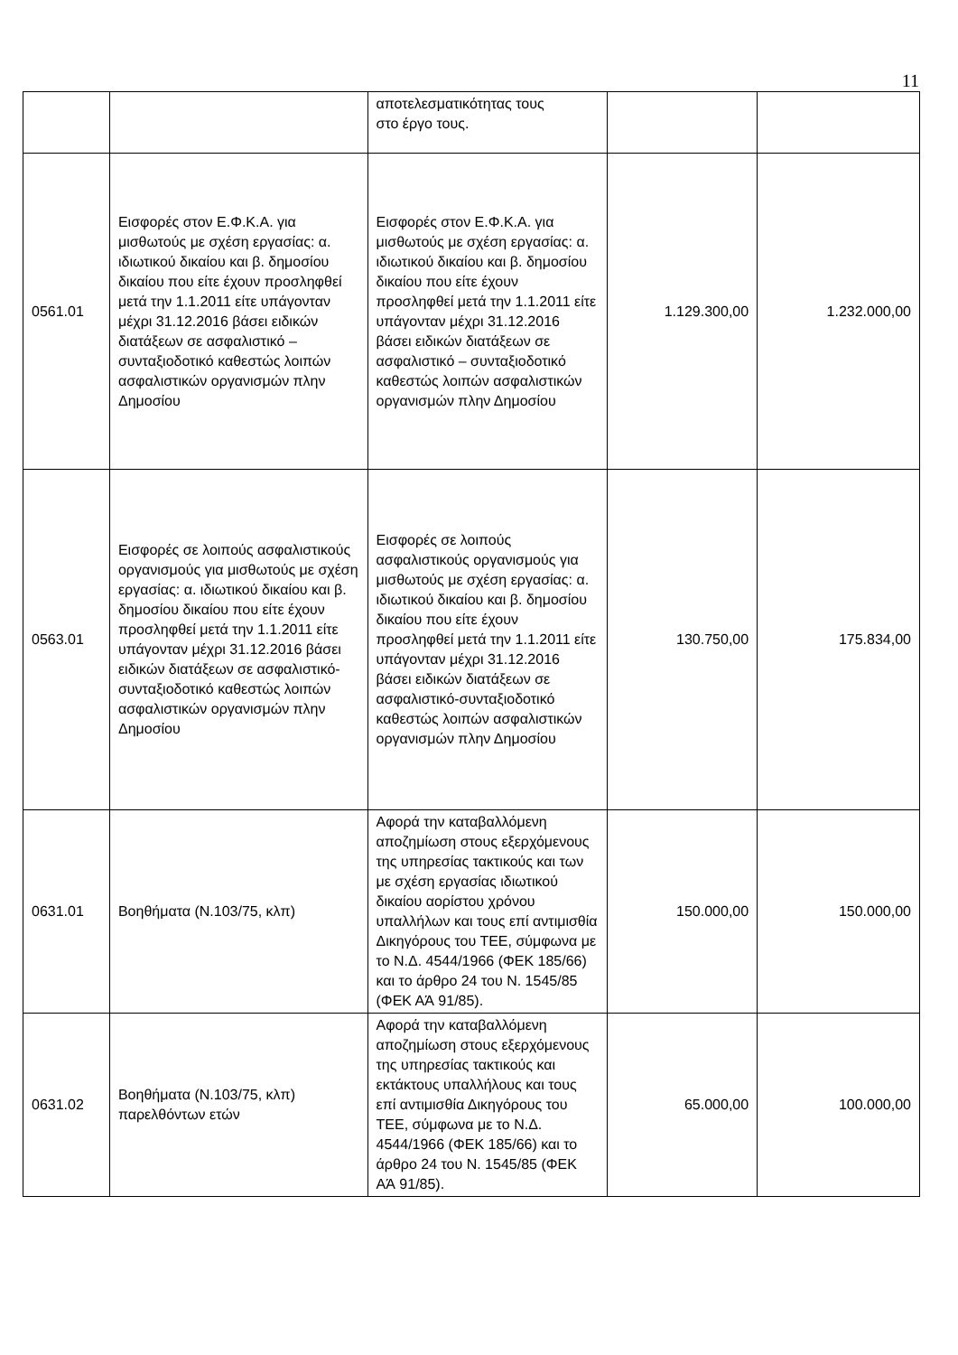11
| | | αποτελεσματικότητας τους στο έργο τους. | | |
| 0561.01 | Εισφορές στον Ε.Φ.Κ.Α. για μισθωτούς με σχέση εργασίας: α. ιδιωτικού δικαίου και β. δημοσίου δικαίου που είτε έχουν προσληφθεί μετά την 1.1.2011 είτε υπάγονταν μέχρι 31.12.2016 βάσει ειδικών διατάξεων σε ασφαλιστικό – συνταξιοδοτικό καθεστώς λοιπών ασφαλιστικών οργανισμών πλην Δημοσίου | Εισφορές στον Ε.Φ.Κ.Α. για μισθωτούς με σχέση εργασίας: α. ιδιωτικού δικαίου και β. δημοσίου δικαίου που είτε έχουν προσληφθεί μετά την 1.1.2011 είτε υπάγονταν μέχρι 31.12.2016 βάσει ειδικών διατάξεων σε ασφαλιστικό – συνταξιοδοτικό καθεστώς λοιπών ασφαλιστικών οργανισμών πλην Δημοσίου | 1.129.300,00 | 1.232.000,00 |
| 0563.01 | Εισφορές σε λοιπούς ασφαλιστικούς οργανισμούς για μισθωτούς με σχέση εργασίας: α. ιδιωτικού δικαίου και β. δημοσίου δικαίου που είτε έχουν προσληφθεί μετά την 1.1.2011 είτε υπάγονταν μέχρι 31.12.2016 βάσει ειδικών διατάξεων σε ασφαλιστικό-συνταξιοδοτικό καθεστώς λοιπών ασφαλιστικών οργανισμών πλην Δημοσίου | Εισφορές σε λοιπούς ασφαλιστικούς οργανισμούς για μισθωτούς με σχέση εργασίας: α. ιδιωτικού δικαίου και β. δημοσίου δικαίου που είτε έχουν προσληφθεί μετά την 1.1.2011 είτε υπάγονταν μέχρι 31.12.2016 βάσει ειδικών διατάξεων σε ασφαλιστικό-συνταξιοδοτικό καθεστώς λοιπών ασφαλιστικών οργανισμών πλην Δημοσίου | 130.750,00 | 175.834,00 |
| 0631.01 | Βοηθήματα (Ν.103/75, κλπ) | Αφορά την καταβαλλόμενη αποζημίωση στους εξερχόμενους της υπηρεσίας τακτικούς και των με σχέση εργασίας ιδιωτικού δικαίου αορίστου χρόνου υπαλλήλων και τους επί αντιμισθία Δικηγόρους του ΤΕΕ, σύμφωνα με το Ν.Δ. 4544/1966 (ΦΕΚ 185/66) και το άρθρο 24 του Ν. 1545/85 (ΦΕΚ ΑΆ 91/85). | 150.000,00 | 150.000,00 |
| 0631.02 | Βοηθήματα (Ν.103/75, κλπ) παρελθόντων ετών | Αφορά την καταβαλλόμενη αποζημίωση στους εξερχόμενους της υπηρεσίας τακτικούς και εκτάκτους υπαλλήλους και τους επί αντιμισθία Δικηγόρους του ΤΕΕ, σύμφωνα με το Ν.Δ. 4544/1966 (ΦΕΚ 185/66) και το άρθρο 24 του Ν. 1545/85 (ΦΕΚ ΑΆ 91/85). | 65.000,00 | 100.000,00 |